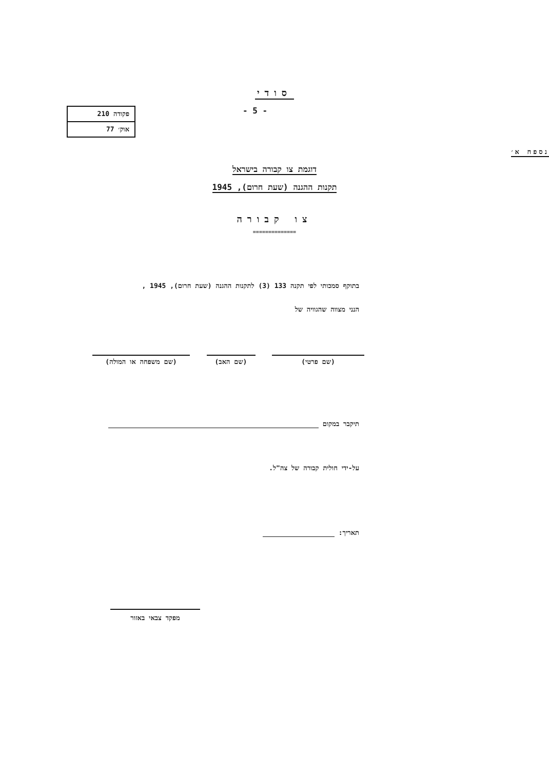סודי
- 5 -
| פקודה 210 |
| אוק׳ 77 |
נספח א׳
דוגמת צו קבורה בישראל
תקנות ההגנה (שעת חרום), 1945
צו קבורה
==============
בתוקף סמכותי לפי תקנה 133 (3) לתקנות ההגנה (שעת חרום), 1945 ,
הנני מצווה שהגוויה של
(שם פרטי) (שם האב) (שם משפחה או המולה)
תיקבר במקום
על-ידי חולית קבורה של צה"ל.
תאריך:
מפקד צבאי באזור